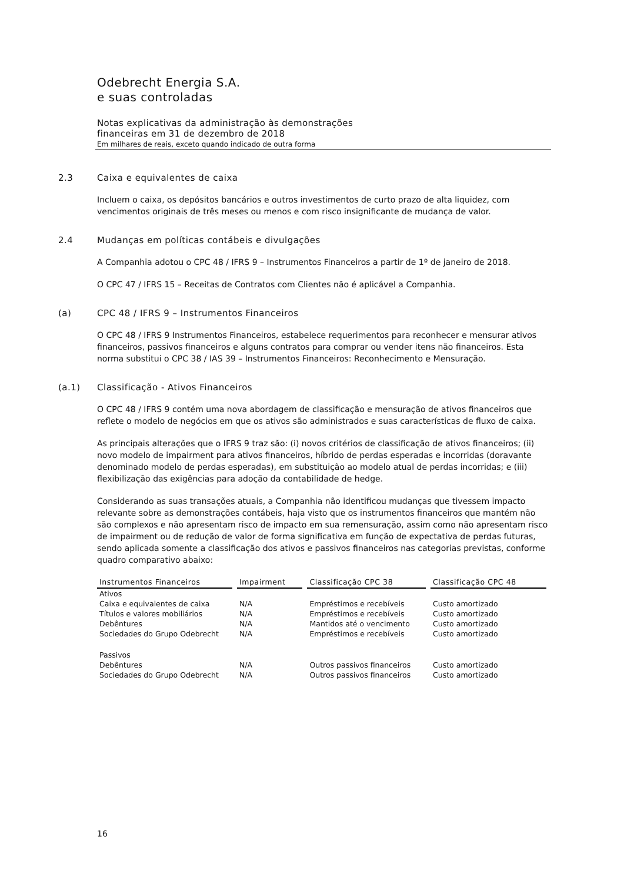Odebrecht Energia S.A.
e suas controladas
Notas explicativas da administração às demonstrações
financeiras em 31 de dezembro de 2018
Em milhares de reais, exceto quando indicado de outra forma
2.3 Caixa e equivalentes de caixa
Incluem o caixa, os depósitos bancários e outros investimentos de curto prazo de alta liquidez, com vencimentos originais de três meses ou menos e com risco insignificante de mudança de valor.
2.4 Mudanças em políticas contábeis e divulgações
A Companhia adotou o CPC 48 / IFRS 9 – Instrumentos Financeiros a partir de 1º de janeiro de 2018.
O CPC 47 / IFRS 15 – Receitas de Contratos com Clientes não é aplicável a Companhia.
(a) CPC 48 / IFRS 9 – Instrumentos Financeiros
O CPC 48 / IFRS 9 Instrumentos Financeiros, estabelece requerimentos para reconhecer e mensurar ativos financeiros, passivos financeiros e alguns contratos para comprar ou vender itens não financeiros. Esta norma substitui o CPC 38 / IAS 39 – Instrumentos Financeiros: Reconhecimento e Mensuração.
(a.1) Classificação - Ativos Financeiros
O CPC 48 / IFRS 9 contém uma nova abordagem de classificação e mensuração de ativos financeiros que reflete o modelo de negócios em que os ativos são administrados e suas características de fluxo de caixa.
As principais alterações que o IFRS 9 traz são: (i) novos critérios de classificação de ativos financeiros; (ii) novo modelo de impairment para ativos financeiros, híbrido de perdas esperadas e incorridas (doravante denominado modelo de perdas esperadas), em substituição ao modelo atual de perdas incorridas; e (iii) flexibilização das exigências para adoção da contabilidade de hedge.
Considerando as suas transações atuais, a Companhia não identificou mudanças que tivessem impacto relevante sobre as demonstrações contábeis, haja visto que os instrumentos financeiros que mantém não são complexos e não apresentam risco de impacto em sua remensuração, assim como não apresentam risco de impairment ou de redução de valor de forma significativa em função de expectativa de perdas futuras, sendo aplicada somente a classificação dos ativos e passivos financeiros nas categorias previstas, conforme quadro comparativo abaixo:
| Instrumentos Financeiros | Impairment | Classificação CPC 38 | Classificação CPC 48 |
| --- | --- | --- | --- |
| Ativos | | | |
| Caixa e equivalentes de caixa | N/A | Empréstimos e recebíveis | Custo amortizado |
| Títulos e valores mobiliários | N/A | Empréstimos e recebíveis | Custo amortizado |
| Debêntures | N/A | Mantidos até o vencimento | Custo amortizado |
| Sociedades do Grupo Odebrecht | N/A | Empréstimos e recebíveis | Custo amortizado |
| Passivos | | | |
| Debêntures | N/A | Outros passivos financeiros | Custo amortizado |
| Sociedades do Grupo Odebrecht | N/A | Outros passivos financeiros | Custo amortizado |
16